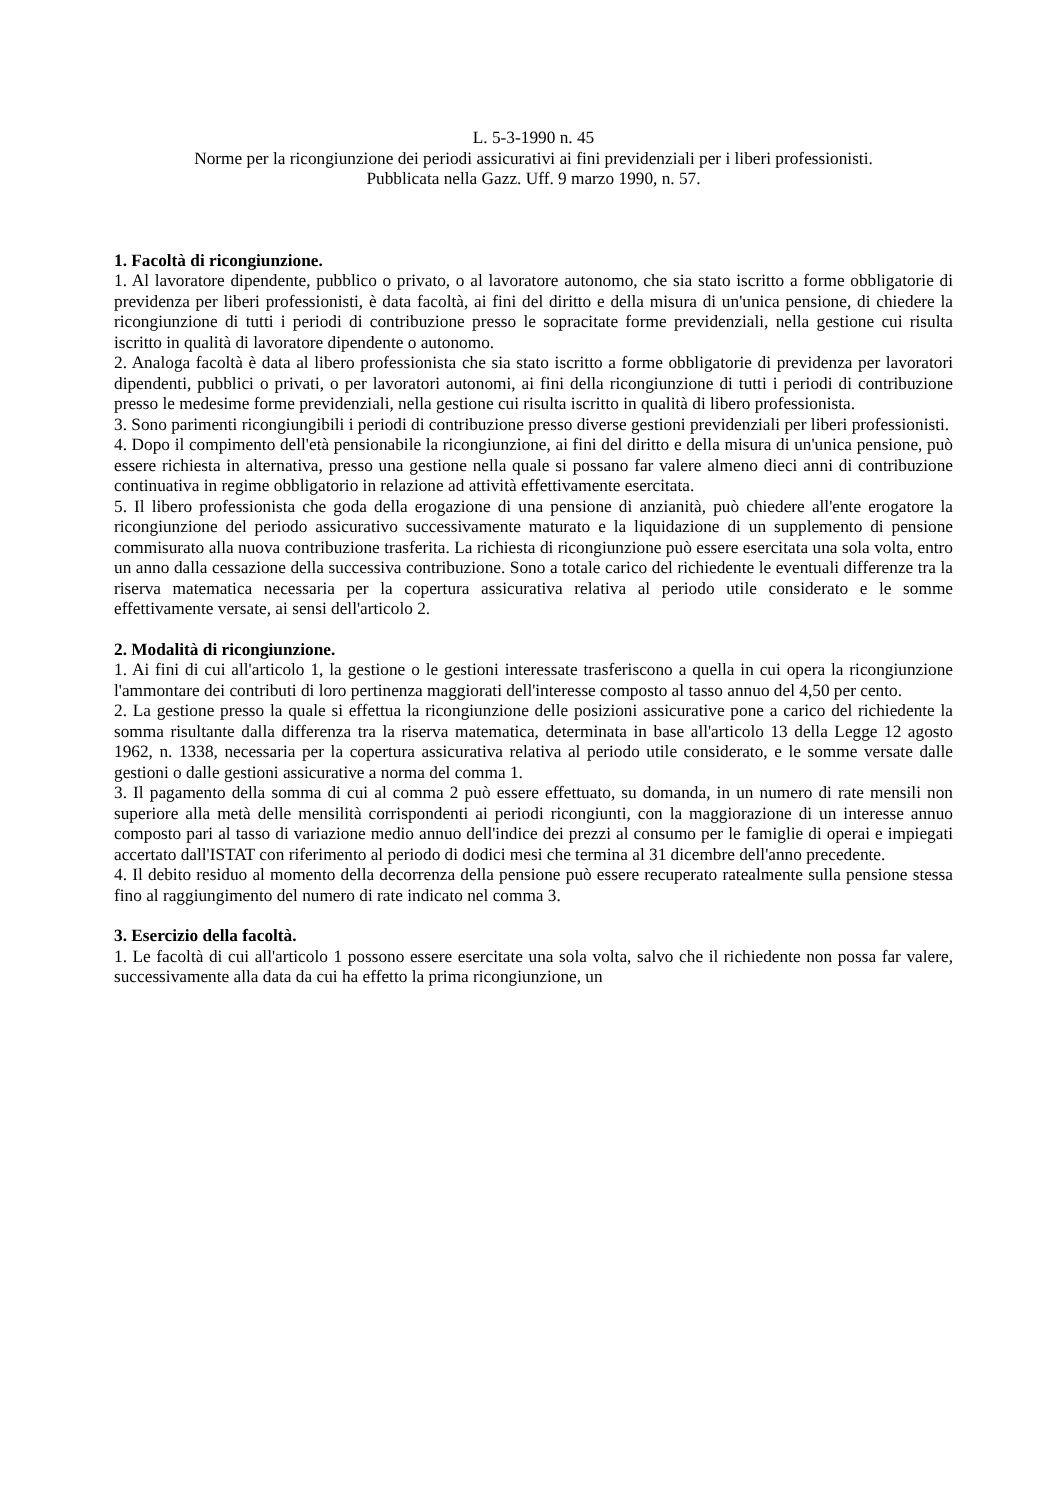L. 5-3-1990 n. 45
Norme per la ricongiunzione dei periodi assicurativi ai fini previdenziali per i liberi professionisti.
Pubblicata nella Gazz. Uff. 9 marzo 1990, n. 57.
1. Facoltà di ricongiunzione.
1. Al lavoratore dipendente, pubblico o privato, o al lavoratore autonomo, che sia stato iscritto a forme obbligatorie di previdenza per liberi professionisti, è data facoltà, ai fini del diritto e della misura di un'unica pensione, di chiedere la ricongiunzione di tutti i periodi di contribuzione presso le sopracitate forme previdenziali, nella gestione cui risulta iscritto in qualità di lavoratore dipendente o autonomo.
2. Analoga facoltà è data al libero professionista che sia stato iscritto a forme obbligatorie di previdenza per lavoratori dipendenti, pubblici o privati, o per lavoratori autonomi, ai fini della ricongiunzione di tutti i periodi di contribuzione presso le medesime forme previdenziali, nella gestione cui risulta iscritto in qualità di libero professionista.
3. Sono parimenti ricongiungibili i periodi di contribuzione presso diverse gestioni previdenziali per liberi professionisti.
4. Dopo il compimento dell'età pensionabile la ricongiunzione, ai fini del diritto e della misura di un'unica pensione, può essere richiesta in alternativa, presso una gestione nella quale si possano far valere almeno dieci anni di contribuzione continuativa in regime obbligatorio in relazione ad attività effettivamente esercitata.
5. Il libero professionista che goda della erogazione di una pensione di anzianità, può chiedere all'ente erogatore la ricongiunzione del periodo assicurativo successivamente maturato e la liquidazione di un supplemento di pensione commisurato alla nuova contribuzione trasferita. La richiesta di ricongiunzione può essere esercitata una sola volta, entro un anno dalla cessazione della successiva contribuzione. Sono a totale carico del richiedente le eventuali differenze tra la riserva matematica necessaria per la copertura assicurativa relativa al periodo utile considerato e le somme effettivamente versate, ai sensi dell'articolo 2.
2. Modalità di ricongiunzione.
1. Ai fini di cui all'articolo 1, la gestione o le gestioni interessate trasferiscono a quella in cui opera la ricongiunzione l'ammontare dei contributi di loro pertinenza maggiorati dell'interesse composto al tasso annuo del 4,50 per cento.
2. La gestione presso la quale si effettua la ricongiunzione delle posizioni assicurative pone a carico del richiedente la somma risultante dalla differenza tra la riserva matematica, determinata in base all'articolo 13 della Legge 12 agosto 1962, n. 1338, necessaria per la copertura assicurativa relativa al periodo utile considerato, e le somme versate dalle gestioni o dalle gestioni assicurative a norma del comma 1.
3. Il pagamento della somma di cui al comma 2 può essere effettuato, su domanda, in un numero di rate mensili non superiore alla metà delle mensilità corrispondenti ai periodi ricongiunti, con la maggiorazione di un interesse annuo composto pari al tasso di variazione medio annuo dell'indice dei prezzi al consumo per le famiglie di operai e impiegati accertato dall'ISTAT con riferimento al periodo di dodici mesi che termina al 31 dicembre dell'anno precedente.
4. Il debito residuo al momento della decorrenza della pensione può essere recuperato ratealmente sulla pensione stessa fino al raggiungimento del numero di rate indicato nel comma 3.
3. Esercizio della facoltà.
1. Le facoltà di cui all'articolo 1 possono essere esercitate una sola volta, salvo che il richiedente non possa far valere, successivamente alla data da cui ha effetto la prima ricongiunzione, un